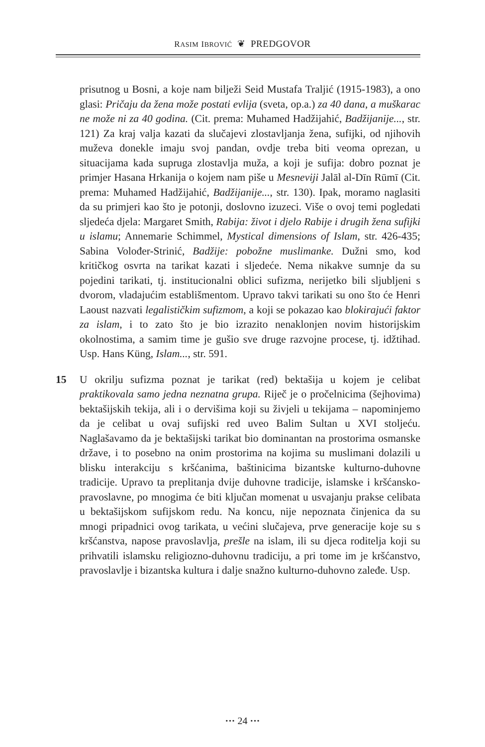RASIM IBROVIĆ ❦ PREDGOVOR
prisutnog u Bosni, a koje nam bilježi Seid Mustafa Traljić (1915-1983), a ono glasi: Pričaju da žena može postati evlija (sveta, op.a.) za 40 dana, a muškarac ne može ni za 40 godina. (Cit. prema: Muhamed Hadžijahić, Badžijanije..., str. 121) Za kraj valja kazati da slučajevi zlostavljanja žena, sufijki, od njihovih muževa donekle imaju svoj pandan, ovdje treba biti veoma oprezan, u situacijama kada supruga zlostavlja muža, a koji je sufija: dobro poznat je primjer Hasana Hrkanija o kojem nam piše u Mesneviji Jalāl al-Dīn Rūmī (Cit. prema: Muhamed Hadžijahić, Badžijanije..., str. 130). Ipak, moramo naglasiti da su primjeri kao što je potonji, doslovno izuzeci. Više o ovoj temi pogledati sljedeća djela: Margaret Smith, Rabija: život i djelo Rabije i drugih žena sufijki u islamu; Annemarie Schimmel, Mystical dimensions of Islam, str. 426-435; Sabina Volođer-Strinić, Badžije: pobožne muslimanke. Dužni smo, kod kritičkog osvrta na tarikat kazati i sljedeće. Nema nikakve sumnje da su pojedini tarikati, tj. institucionalni oblici sufizma, nerijetko bili sljubljeni s dvorom, vladajućim establišmentom. Upravo takvi tarikati su ono što će Henri Laoust nazvati legalističkim sufizmom, a koji se pokazao kao blokirajući faktor za islam, i to zato što je bio izrazito nenaklonjen novim historijskim okolnostima, a samim time je gušio sve druge razvojne procese, tj. idžtihad. Usp. Hans Küng, Islam..., str. 591.
15 U okrilju sufizma poznat je tarikat (red) bektašija u kojem je celibat praktikovala samo jedna neznatna grupa. Riječ je o pročelnicima (šejhovima) bektašijskih tekija, ali i o dervišima koji su živjeli u tekijama – napominjemo da je celibat u ovaj sufijski red uveo Balim Sultan u XVI stoljeću. Naglašavamo da je bektašijski tarikat bio dominantan na prostorima osmanske države, i to posebno na onim prostorima na kojima su muslimani dolazili u blisku interakciju s kršćanima, baštinicima bizantske kulturno-duhovne tradicije. Upravo ta preplitanja dvije duhovne tradicije, islamske i kršćansko-pravoslavne, po mnogima će biti ključan momenat u usvajanju prakse celibata u bektašijskom sufijskom redu. Na koncu, nije nepoznata činjenica da su mnogi pripadnici ovog tarikata, u većini slučajeva, prve generacije koje su s kršćanstva, napose pravoslavlja, prešle na islam, ili su djeca roditelja koji su prihvatili islamsku religiozno-duhovnu tradiciju, a pri tome im je kršćanstvo, pravoslavlje i bizantska kultura i dalje snažno kulturno-duhovno zaleđe. Usp.
··· 24 ···